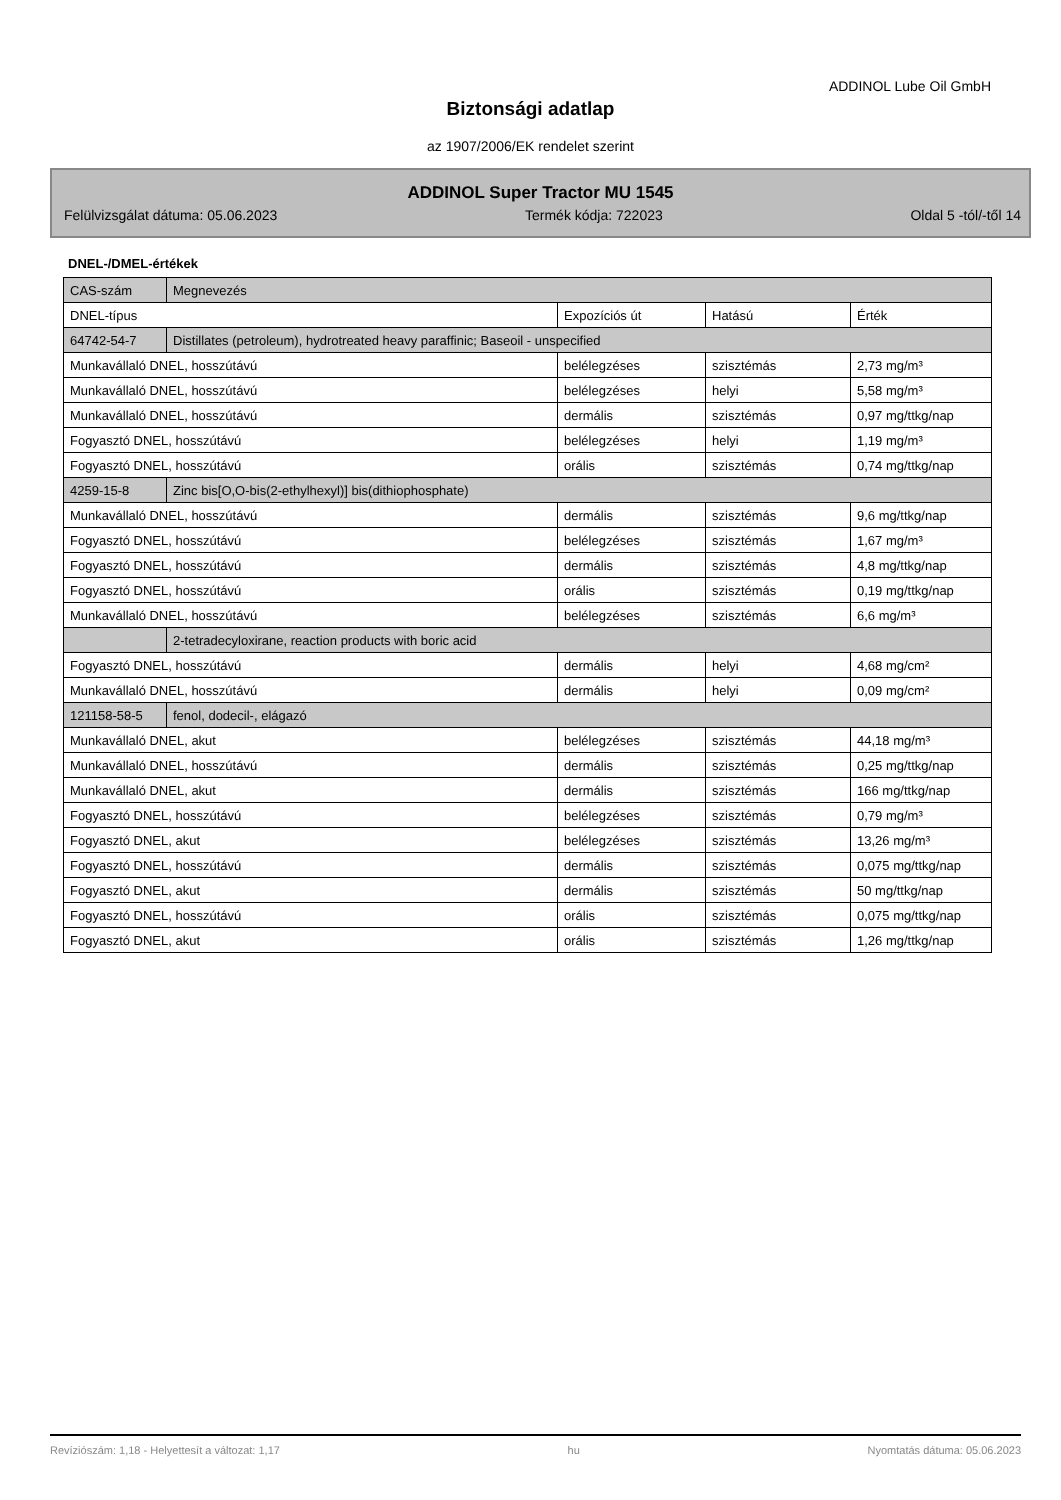ADDINOL Lube Oil GmbH
Biztonsági adatlap
az 1907/2006/EK rendelet szerint
ADDINOL Super Tractor MU 1545
Felülvizsgálat dátuma: 05.06.2023 Termék kódja: 722023 Oldal 5 -tól/-től 14
DNEL-/DMEL-értékek
| CAS-szám | Megnevezés | | | |
| DNEL-típus | | Expozíciós út | Hatású | Érték |
| 64742-54-7 | Distillates (petroleum), hydrotreated heavy paraffinic; Baseoil - unspecified | | | |
| Munkavállaló DNEL, hosszútávú | | belélegzéses | szisztémás | 2,73 mg/m³ |
| Munkavállaló DNEL, hosszútávú | | belélegzéses | helyi | 5,58 mg/m³ |
| Munkavállaló DNEL, hosszútávú | | dermális | szisztémás | 0,97 mg/ttkg/nap |
| Fogyasztó DNEL, hosszútávú | | belélegzéses | helyi | 1,19 mg/m³ |
| Fogyasztó DNEL, hosszútávú | | orális | szisztémás | 0,74 mg/ttkg/nap |
| 4259-15-8 | Zinc bis[O,O-bis(2-ethylhexyl)] bis(dithiophosphate) | | | |
| Munkavállaló DNEL, hosszútávú | | dermális | szisztémás | 9,6 mg/ttkg/nap |
| Fogyasztó DNEL, hosszútávú | | belélegzéses | szisztémás | 1,67 mg/m³ |
| Fogyasztó DNEL, hosszútávú | | dermális | szisztémás | 4,8 mg/ttkg/nap |
| Fogyasztó DNEL, hosszútávú | | orális | szisztémás | 0,19 mg/ttkg/nap |
| Munkavállaló DNEL, hosszútávú | | belélegzéses | szisztémás | 6,6 mg/m³ |
| | 2-tetradecyloxirane, reaction products with boric acid | | | |
| Fogyasztó DNEL, hosszútávú | | dermális | helyi | 4,68 mg/cm² |
| Munkavállaló DNEL, hosszútávú | | dermális | helyi | 0,09 mg/cm² |
| 121158-58-5 | fenol, dodecil-, elágazó | | | |
| Munkavállaló DNEL, akut | | belélegzéses | szisztémás | 44,18 mg/m³ |
| Munkavállaló DNEL, hosszútávú | | dermális | szisztémás | 0,25 mg/ttkg/nap |
| Munkavállaló DNEL, akut | | dermális | szisztémás | 166 mg/ttkg/nap |
| Fogyasztó DNEL, hosszútávú | | belélegzéses | szisztémás | 0,79 mg/m³ |
| Fogyasztó DNEL, akut | | belélegzéses | szisztémás | 13,26 mg/m³ |
| Fogyasztó DNEL, hosszútávú | | dermális | szisztémás | 0,075 mg/ttkg/nap |
| Fogyasztó DNEL, akut | | dermális | szisztémás | 50 mg/ttkg/nap |
| Fogyasztó DNEL, hosszútávú | | orális | szisztémás | 0,075 mg/ttkg/nap |
| Fogyasztó DNEL, akut | | orális | szisztémás | 1,26 mg/ttkg/nap |
Revíziószám: 1,18 - Helyettesít a változat: 1,17 hu Nyomtatás dátuma: 05.06.2023